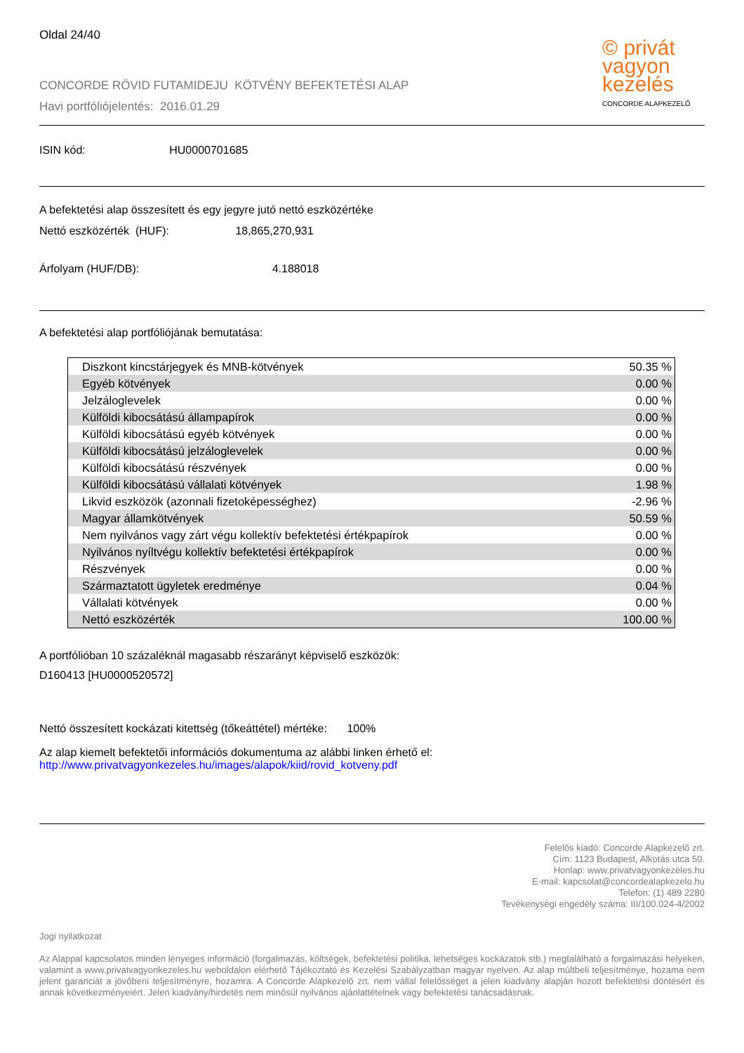Oldal 24/40
CONCORDE RÖVID FUTAMIDEJU KÖTVÉNY BEFEKTETÉSI ALAP
Havi portfóliójelentés: 2016.01.29
© privát vagyon kezelés
CONCORDE ALAPKEZELŐ
ISIN kód: HU0000701685
A befektetési alap összesített és egy jegyre jutó nettó eszközértéke
Nettó eszközérték (HUF): 18,865,270,931
Árfolyam (HUF/DB): 4.188018
A befektetési alap portfóliójának bemutatása:
| Diszkont kincstárjegyek és MNB-kötvények | 50.35 % |
| Egyéb kötvények | 0.00 % |
| Jelzáloglevelek | 0.00 % |
| Külföldi kibocsátású állampapírok | 0.00 % |
| Külföldi kibocsátású egyéb kötvények | 0.00 % |
| Külföldi kibocsátású jelzáloglevelek | 0.00 % |
| Külföldi kibocsátású részvények | 0.00 % |
| Külföldi kibocsátású vállalati kötvények | 1.98 % |
| Likvid eszközök (azonnali fizetoképességhez) | -2.96 % |
| Magyar államkötvények | 50.59 % |
| Nem nyilvános vagy zárt végu kollektív befektetési értékpapírok | 0.00 % |
| Nyilvános nyíltvégu kollektív befektetési értékpapírok | 0.00 % |
| Részvények | 0.00 % |
| Származtatott ügyletek eredménye | 0.04 % |
| Vállalati kötvények | 0.00 % |
| Nettó eszközérték | 100.00 % |
A portfólióban 10 százaléknál magasabb részarányt képviselő eszközök:
D160413 [HU0000520572]
Nettó összesített kockázati kitettség (tőkeáttétel) mértéke: 100%
Az alap kiemelt befektetői információs dokumentuma az alábbi linken érhető el:
http://www.privatvagyonkezeles.hu/images/alapok/kiid/rovid_kotveny.pdf
Felelős kiadó: Concorde Alapkezelő zrt.
Cím: 1123 Budapest, Alkotás utca 50.
Honlap: www.privatvagyonkezeles.hu
E-mail: kapcsolat@concordealapkezelo.hu
Telefon: (1) 489 2280
Tevékenységi engedély száma: III/100.024-4/2002
Jogi nyilatkozat
Az Alappal kapcsolatos minden lényeges információ (forgalmazás, költségek, befektetési politika, lehetséges kockázatok stb.) megtalálható a forgalmazási helyeken, valamint a www.privatvagyonkezeles.hu weboldalon elérhető Tájékoztató és Kezelési Szabályzatban magyar nyelven. Az alap múltbeli teljesítménye, hozama nem jelent garanciát a jövőbeni teljesítményre, hozamra. A Concorde Alapkezelő zrt. nem vállal felelősséget a jelen kiadvány alapján hozott befektetési döntésért és annak következményeiért. Jelen kiadvány/hirdetés nem minősül nyilvános ajánlattételnek vagy befektetési tanácsadásnak.